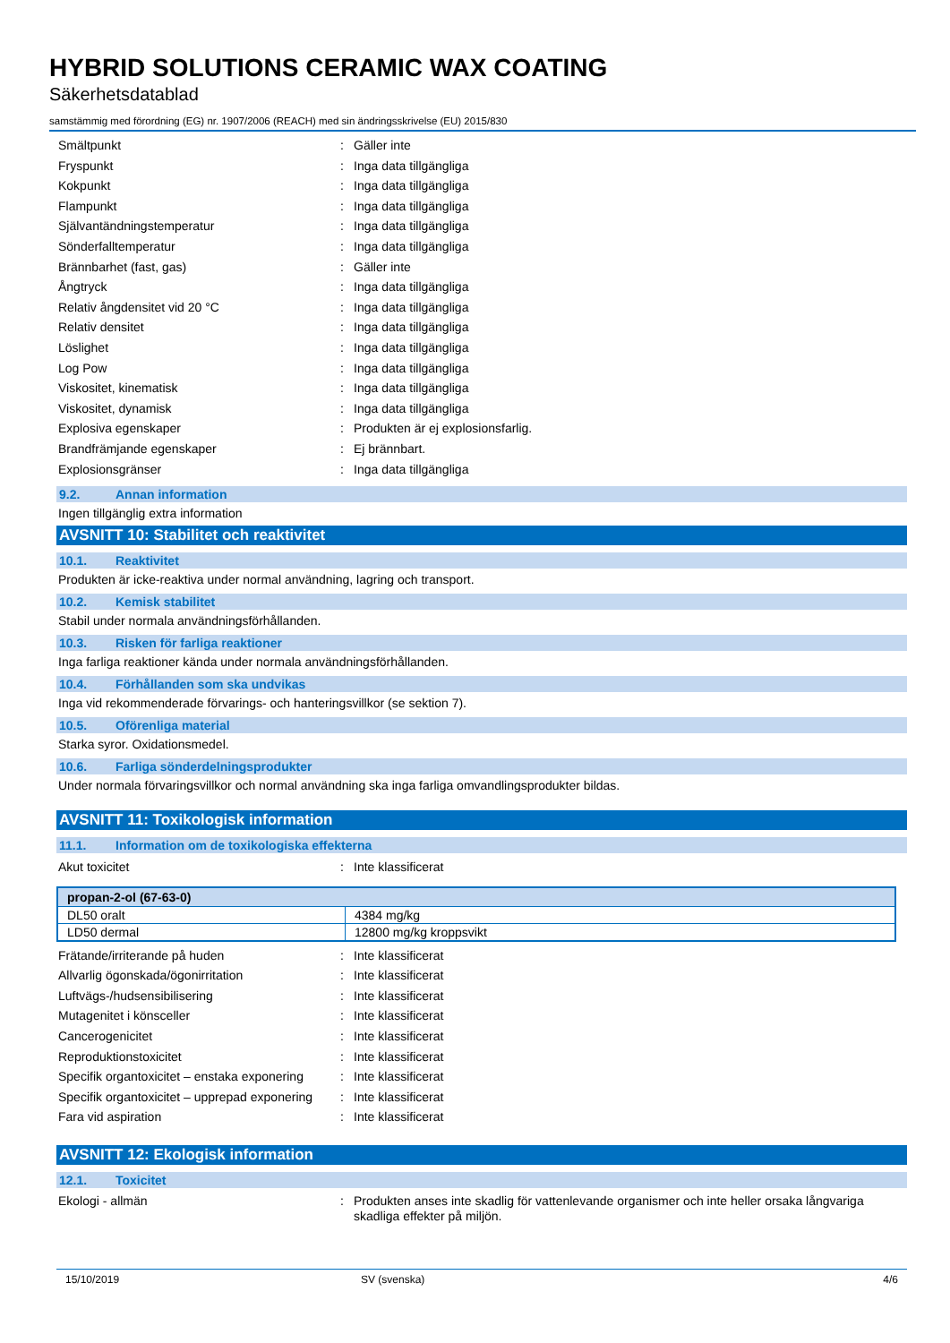HYBRID SOLUTIONS CERAMIC WAX COATING
Säkerhetsdatablad
samstämmig med förordning (EG) nr. 1907/2006 (REACH) med sin ändringsskrivelse (EU) 2015/830
Smältpunkt : Gäller inte
Fryspunkt : Inga data tillgängliga
Kokpunkt : Inga data tillgängliga
Flampunkt : Inga data tillgängliga
Självantändningstemperatur : Inga data tillgängliga
Sönderfalltemperatur : Inga data tillgängliga
Brännbarhet (fast, gas) : Gäller inte
Ångtryck : Inga data tillgängliga
Relativ ångdensitet vid 20 °C : Inga data tillgängliga
Relativ densitet : Inga data tillgängliga
Löslighet : Inga data tillgängliga
Log Pow : Inga data tillgängliga
Viskositet, kinematisk : Inga data tillgängliga
Viskositet, dynamisk : Inga data tillgängliga
Explosiva egenskaper : Produkten är ej explosionsfarlig.
Brandfrämjande egenskaper : Ej brännbart.
Explosionsgränser : Inga data tillgängliga
9.2. Annan information
Ingen tillgänglig extra information
AVSNITT 10: Stabilitet och reaktivitet
10.1. Reaktivitet
Produkten är icke-reaktiva under normal användning, lagring och transport.
10.2. Kemisk stabilitet
Stabil under normala användningsförhållanden.
10.3. Risken för farliga reaktioner
Inga farliga reaktioner kända under normala användningsförhållanden.
10.4. Förhållanden som ska undvikas
Inga vid rekommenderade förvarings- och hanteringsvillkor (se sektion 7).
10.5. Oförenliga material
Starka syror. Oxidationsmedel.
10.6. Farliga sönderdelningsprodukter
Under normala förvaringsvillkor och normal användning ska inga farliga omvandlingsprodukter bildas.
AVSNITT 11: Toxikologisk information
11.1. Information om de toxikologiska effekterna
Akut toxicitet : Inte klassificerat
| propan-2-ol (67-63-0) | |
| --- | --- |
| DL50 oralt | 4384 mg/kg |
| LD50 dermal | 12800 mg/kg kroppsvikt |
Frätande/irriterande på huden : Inte klassificerat
Allvarlig ögonskada/ögonirritation : Inte klassificerat
Luftvägs-/hudsensibilisering : Inte klassificerat
Mutagenitet i könsceller : Inte klassificerat
Cancerogenicitet : Inte klassificerat
Reproduktionstoxicitet : Inte klassificerat
Specifik organtoxicitet – enstaka exponering
: Inte klassificerat
Specifik organtoxicitet – upprepad exponering
: Inte klassificerat
Fara vid aspiration : Inte klassificerat
AVSNITT 12: Ekologisk information
12.1. Toxicitet
Ekologi - allmän : Produkten anses inte skadlig för vattenlevande organismer och inte heller orsaka långvariga skadliga effekter på miljön.
15/10/2019 SV (svenska) 4/6